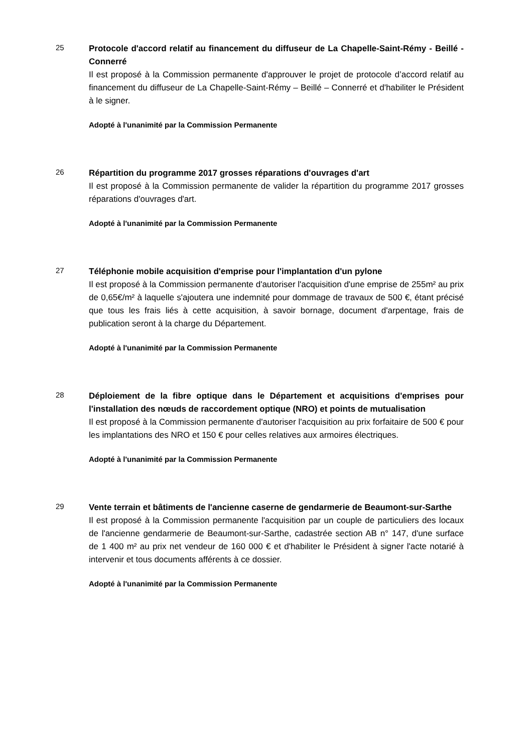25
Protocole d'accord relatif au financement du diffuseur de La Chapelle-Saint-Rémy - Beillé - Connerré
Il est proposé à la Commission permanente d'approuver le projet de protocole d’accord relatif au financement du diffuseur de La Chapelle-Saint-Rémy – Beillé – Connerré et d'habiliter le Président à le signer.
Adopté à l'unanimité par la Commission Permanente
26
Répartition du programme 2017 grosses réparations d'ouvrages d'art
Il est proposé à la Commission permanente de valider la répartition du programme 2017 grosses réparations d'ouvrages d'art.
Adopté à l'unanimité par la Commission Permanente
27
Téléphonie mobile acquisition d'emprise pour l'implantation d'un pylone
Il est proposé à la Commission permanente d'autoriser l'acquisition d'une emprise de 255m² au prix de 0,65€/m² à laquelle s'ajoutera une indemnité pour dommage de travaux de 500 €, étant précisé que tous les frais liés à cette acquisition, à savoir bornage, document d'arpentage, frais de publication seront à la charge du Département.
Adopté à l'unanimité par la Commission Permanente
28
Déploiement de la fibre optique dans le Département et acquisitions d'emprises pour l'installation des nœuds de raccordement optique (NRO) et points de mutualisation
Il est proposé à la Commission permanente d'autoriser l'acquisition au prix forfaitaire de 500 € pour les implantations des NRO et 150 € pour celles relatives aux armoires électriques.
Adopté à l'unanimité par la Commission Permanente
29
Vente terrain et bâtiments de l'ancienne caserne de gendarmerie de Beaumont-sur-Sarthe
Il est proposé à la Commission permanente l'acquisition par un couple de particuliers des locaux de l'ancienne gendarmerie de Beaumont-sur-Sarthe, cadastrée section AB n° 147, d'une surface de 1 400 m² au prix net vendeur de 160 000 € et d'habiliter le Président à signer l'acte notarié à intervenir et tous documents afférents à ce dossier.
Adopté à l'unanimité par la Commission Permanente